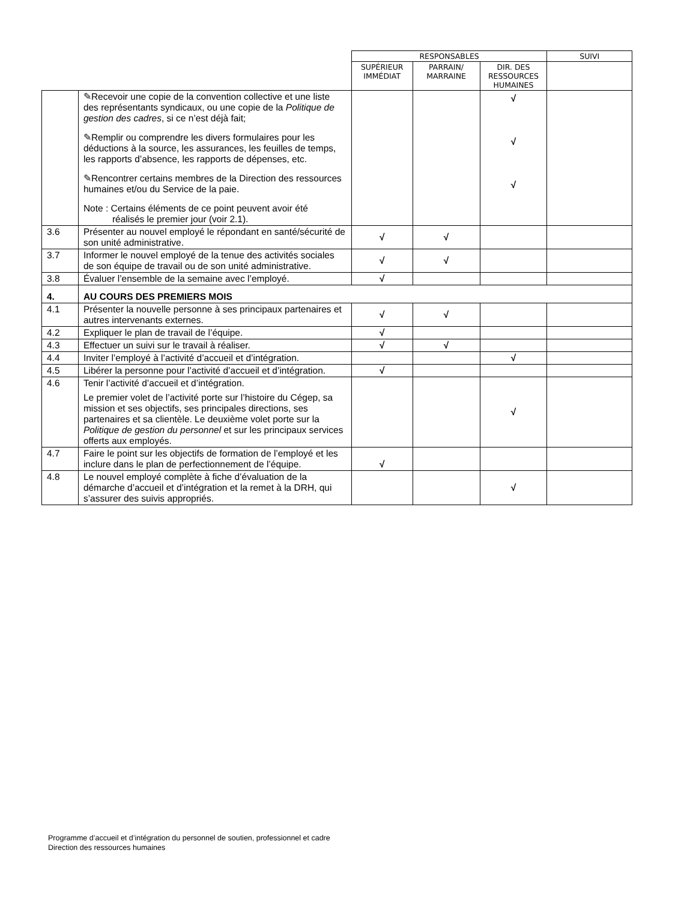| | | RESPONSABLES | | | SUIVI |
| | | SUPÉRIEUR IMMÉDIAT | PARRAIN/ MARRAINE | DIR. DES RESSOURCES HUMAINES | |
| | ✎Recevoir une copie de la convention collective et une liste des représentants syndicaux, ou une copie de la Politique de gestion des cadres , si ce n’est déjà fait; ✎Remplir ou comprendre les divers formulaires pour les déductions à la source, les assurances, les feuilles de temps, les rapports d’absence, les rapports de dépenses, etc. ✎Rencontrer certains membres de la Direction des ressources humaines et/ou du Service de la paie. Note : Certains éléments de ce point peuvent avoir été réalisés le premier jour (voir 2.1). | | | √ √ √ | |
| 3.6 | Présenter au nouvel employé le répondant en santé/sécurité de son unité administrative. | √ | √ | | |
| 3.7 | Informer le nouvel employé de la tenue des activités sociales de son équipe de travail ou de son unité administrative. | √ | √ | | |
| 3.8 | Évaluer l’ensemble de la semaine avec l’employé. | √ | | | |
| 4. | AU COURS DES PREMIERS MOIS | | | | |
| 4.1 | Présenter la nouvelle personne à ses principaux partenaires et autres intervenants externes. | √ | √ | | |
| 4.2 | Expliquer le plan de travail de l’équipe. | √ | | | |
| 4.3 | Effectuer un suivi sur le travail à réaliser. | √ | √ | | |
| 4.4 | Inviter l’employé à l’activité d’accueil et d’intégration. | | | √ | |
| 4.5 | Libérer la personne pour l’activité d’accueil et d’intégration. | √ | | | |
| 4.6 | Tenir l’activité d’accueil et d’intégration. Le premier volet de l’activité porte sur l’histoire du Cégep, sa mission et ses objectifs, ses principales directions, ses partenaires et sa clientèle. Le deuxième volet porte sur la Politique de gestion du personnel et sur les principaux services offerts aux employés. | | | √ | |
| 4.7 | Faire le point sur les objectifs de formation de l’employé et les inclure dans le plan de perfectionnement de l’équipe. | √ | | | |
| 4.8 | Le nouvel employé complète à fiche d’évaluation de la démarche d’accueil et d’intégration et la remet à la DRH, qui s’assurer des suivis appropriés. | | | √ | |
Programme d’accueil et d’intégration du personnel de soutien, professionnel et cadre
Direction des ressources humaines